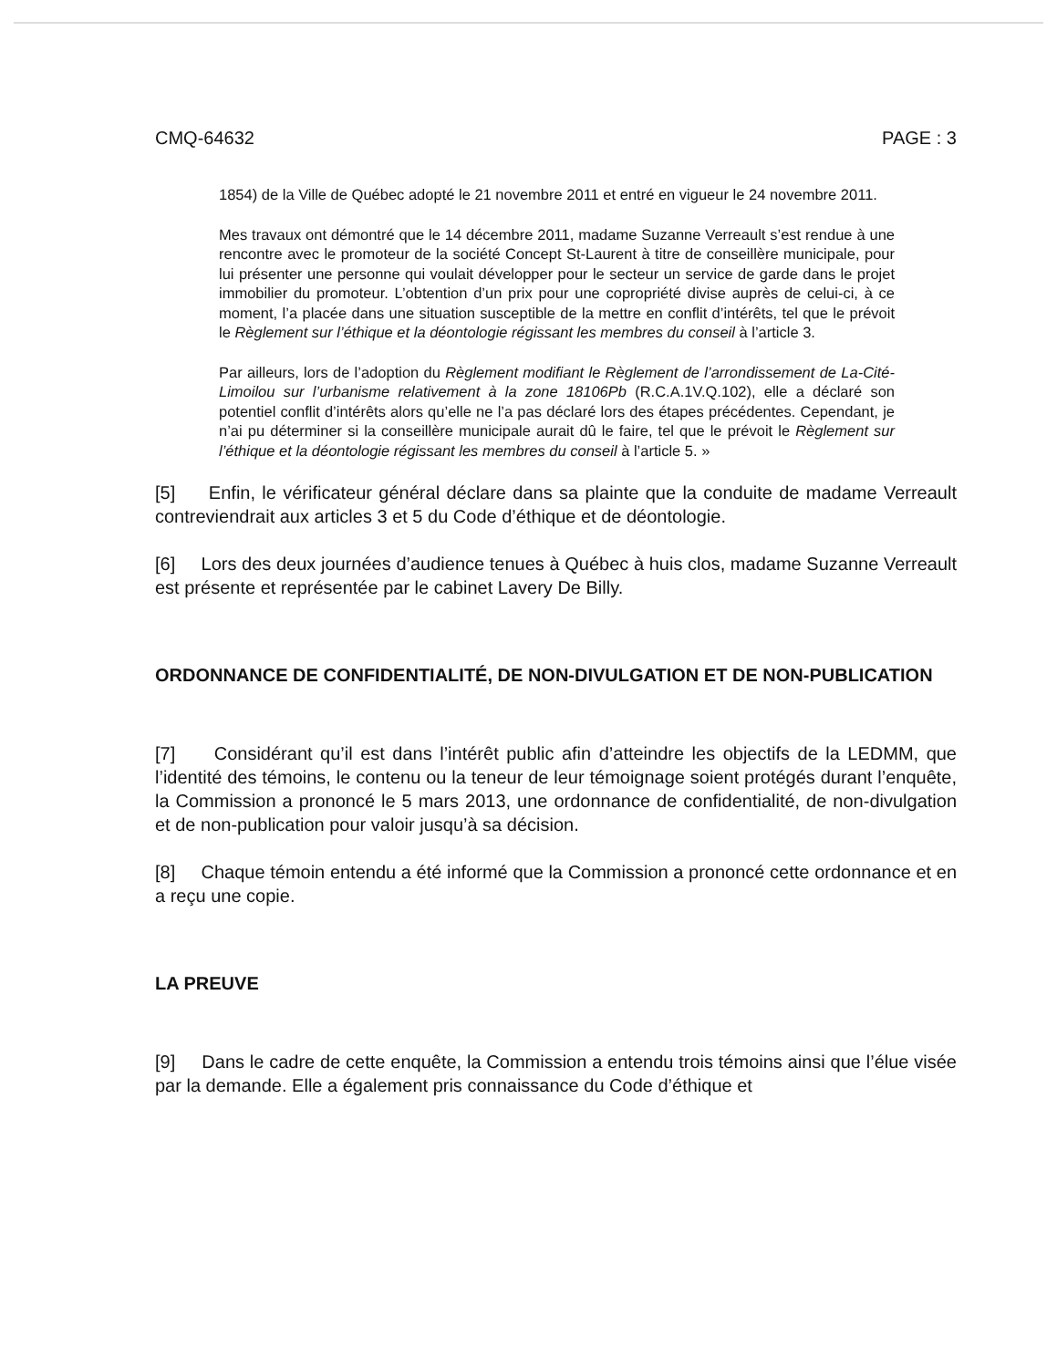CMQ-64632 PAGE : 3
1854) de la Ville de Québec adopté le 21 novembre 2011 et entré en vigueur le 24 novembre 2011.
Mes travaux ont démontré que le 14 décembre 2011, madame Suzanne Verreault s’est rendue à une rencontre avec le promoteur de la société Concept St-Laurent à titre de conseillère municipale, pour lui présenter une personne qui voulait développer pour le secteur un service de garde dans le projet immobilier du promoteur. L’obtention d’un prix pour une copropriété divise auprès de celui-ci, à ce moment, l’a placée dans une situation susceptible de la mettre en conflit d’intérêts, tel que le prévoit le Règlement sur l’éthique et la déontologie régissant les membres du conseil à l’article 3.
Par ailleurs, lors de l’adoption du Règlement modifiant le Règlement de l’arrondissement de La-Cité-Limoilou sur l’urbanisme relativement à la zone 18106Pb (R.C.A.1V.Q.102), elle a déclaré son potentiel conflit d’intérêts alors qu’elle ne l’a pas déclaré lors des étapes précédentes. Cependant, je n’ai pu déterminer si la conseillère municipale aurait dû le faire, tel que le prévoit le Règlement sur l’éthique et la déontologie régissant les membres du conseil à l’article 5. »
[5] Enfin, le vérificateur général déclare dans sa plainte que la conduite de madame Verreault contreviendrait aux articles 3 et 5 du Code d’éthique et de déontologie.
[6] Lors des deux journées d’audience tenues à Québec à huis clos, madame Suzanne Verreault est présente et représentée par le cabinet Lavery De Billy.
ORDONNANCE DE CONFIDENTIALITÉ, DE NON-DIVULGATION ET DE NON-PUBLICATION
[7] Considérant qu’il est dans l’intérêt public afin d’atteindre les objectifs de la LEDMM, que l’identité des témoins, le contenu ou la teneur de leur témoignage soient protégés durant l’enquête, la Commission a prononcé le 5 mars 2013, une ordonnance de confidentialité, de non-divulgation et de non-publication pour valoir jusqu’à sa décision.
[8] Chaque témoin entendu a été informé que la Commission a prononcé cette ordonnance et en a reçu une copie.
LA PREUVE
[9] Dans le cadre de cette enquête, la Commission a entendu trois témoins ainsi que l’élue visée par la demande. Elle a également pris connaissance du Code d’éthique et